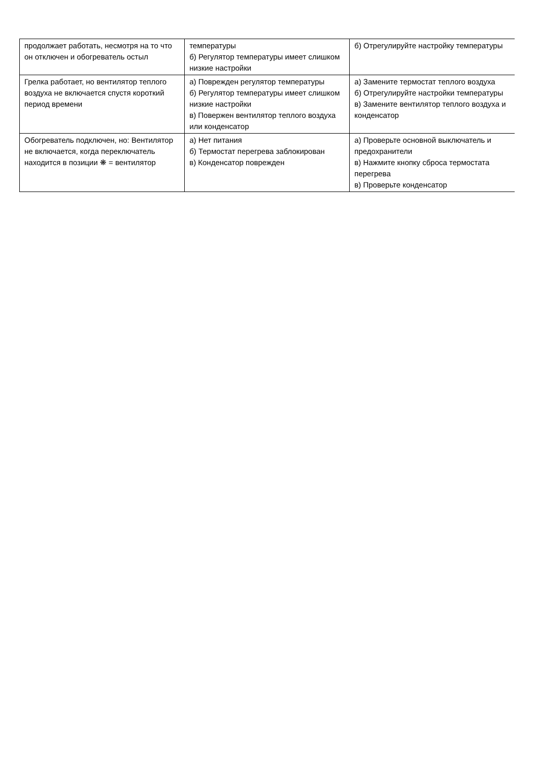| продолжает работать, несмотря на то что он отключен и обогреватель остыл | температуры б) Регулятор температуры имеет слишком низкие настройки | б) Отрегулируйте настройку температуры |
| Грелка работает, но вентилятор теплого воздуха не включается спустя короткий период времени | а) Поврежден регулятор температуры б) Регулятор температуры имеет слишком низкие настройки в) Повержен вентилятор теплого воздуха или конденсатор | а) Замените термостат теплого воздуха б) Отрегулируйте настройки температуры в) Замените вентилятор теплого воздуха и конденсатор |
| Обогреватель подключен, но: Вентилятор не включается, когда переключатель находится в позиции ❋ = вентилятор | а) Нет питания б) Термостат перегрева заблокирован в) Конденсатор поврежден | а) Проверьте основной выключатель и предохранители в) Нажмите кнопку сброса термостата перегрева в) Проверьте конденсатор |